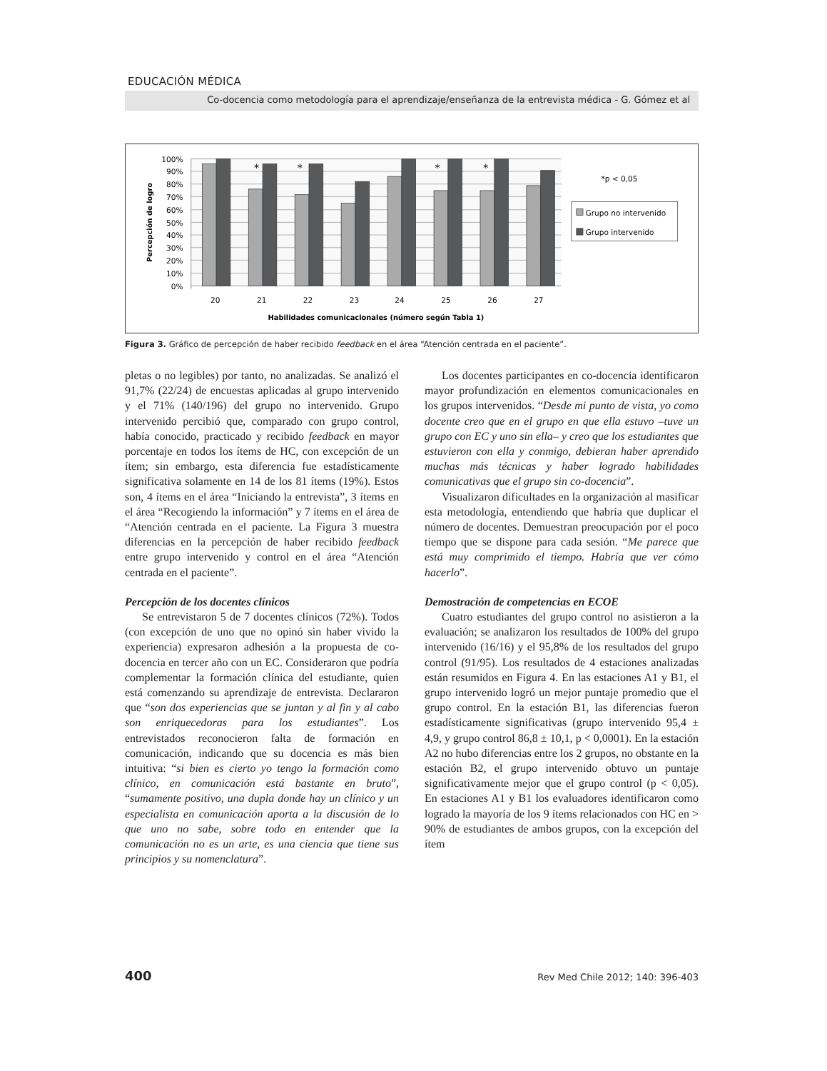EDUCACIÓN MÉDICA
Co-docencia como metodología para el aprendizaje/enseñanza de la entrevista médica - G. Gómez et al
*
*
*
*
100%
90%
80%
70%
60%
50%
40%
30%
20%
10%
0%
20
21
22
23
24
25
26
27
Habilidades comunicacionales (número según Tabla 1)
Percepción de logro
*p < 0,05
Grupo no intervenido
Grupo intervenido
Figura 3. Gráfico de percepción de haber recibido feedback en el área “Atención centrada en el paciente”.
pletas o no legibles) por tanto, no analizadas. Se analizó el 91,7% (22/24) de encuestas aplicadas al grupo intervenido y el 71% (140/196) del grupo no intervenido. Grupo intervenido percibió que, comparado con grupo control, había conocido, practicado y recibido feedback en mayor porcentaje en todos los ítems de HC, con excepción de un ítem; sin embargo, esta diferencia fue estadísticamente significativa solamente en 14 de los 81 ítems (19%). Estos son, 4 ítems en el área “Iniciando la entrevista”, 3 ítems en el área “Recogiendo la información” y 7 ítems en el área de “Atención centrada en el paciente. La Figura 3 muestra diferencias en la percepción de haber recibido feedback entre grupo intervenido y control en el área “Atención centrada en el paciente”.
Percepción de los docentes clínicos
Se entrevistaron 5 de 7 docentes clínicos (72%). Todos (con excepción de uno que no opinó sin haber vivido la experiencia) expresaron adhesión a la propuesta de co-docencia en tercer año con un EC. Consideraron que podría complementar la formación clínica del estudiante, quien está comenzando su aprendizaje de entrevista. Declararon que “son dos experiencias que se juntan y al fin y al cabo son enriquecedoras para los estudiantes”. Los entrevistados reconocieron falta de formación en comunicación, indicando que su docencia es más bien intuitiva: “si bien es cierto yo tengo la formación como clínico, en comunicación está bastante en bruto”, “sumamente positivo, una dupla donde hay un clínico y un especialista en comunicación aporta a la discusión de lo que uno no sabe, sobre todo en entender que la comunicación no es un arte, es una ciencia que tiene sus principios y su nomenclatura”.
Los docentes participantes en co-docencia identificaron mayor profundización en elementos comunicacionales en los grupos intervenidos. “Desde mi punto de vista, yo como docente creo que en el grupo en que ella estuvo –tuve un grupo con EC y uno sin ella– y creo que los estudiantes que estuvieron con ella y conmigo, debieran haber aprendido muchas más técnicas y haber logrado habilidades comunicativas que el grupo sin co-docencia”.
Visualizaron dificultades en la organización al masificar esta metodología, entendiendo que habría que duplicar el número de docentes. Demuestran preocupación por el poco tiempo que se dispone para cada sesión. “Me parece que está muy comprimido el tiempo. Habría que ver cómo hacerlo”.
Demostración de competencias en ECOE
Cuatro estudiantes del grupo control no asistieron a la evaluación; se analizaron los resultados de 100% del grupo intervenido (16/16) y el 95,8% de los resultados del grupo control (91/95). Los resultados de 4 estaciones analizadas están resumidos en Figura 4. En las estaciones A1 y B1, el grupo intervenido logró un mejor puntaje promedio que el grupo control. En la estación B1, las diferencias fueron estadísticamente significativas (grupo intervenido 95,4 ± 4,9, y grupo control 86,8 ± 10,1, p < 0,0001). En la estación A2 no hubo diferencias entre los 2 grupos, no obstante en la estación B2, el grupo intervenido obtuvo un puntaje significativamente mejor que el grupo control (p < 0,05). En estaciones A1 y B1 los evaluadores identificaron como logrado la mayoría de los 9 ítems relacionados con HC en > 90% de estudiantes de ambos grupos, con la excepción del ítem
400 Rev Med Chile 2012; 140: 396-403